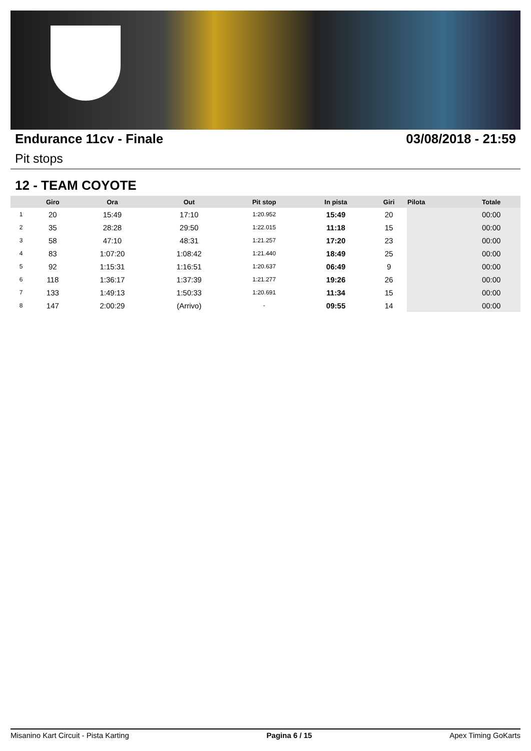Endurance 11cv - Finale 03/08/2018 - 21:59
Pit stops
12 - TEAM COYOTE
| | Giro | Ora | Out | Pit stop | In pista | Giri | Pilota | Totale |
| --- | --- | --- | --- | --- | --- | --- | --- | --- |
| 1 | 20 | 15:49 | 17:10 | 1:20.952 | 15:49 | 20 | | 00:00 |
| 2 | 35 | 28:28 | 29:50 | 1:22.015 | 11:18 | 15 | | 00:00 |
| 3 | 58 | 47:10 | 48:31 | 1:21.257 | 17:20 | 23 | | 00:00 |
| 4 | 83 | 1:07:20 | 1:08:42 | 1:21.440 | 18:49 | 25 | | 00:00 |
| 5 | 92 | 1:15:31 | 1:16:51 | 1:20.637 | 06:49 | 9 | | 00:00 |
| 6 | 118 | 1:36:17 | 1:37:39 | 1:21.277 | 19:26 | 26 | | 00:00 |
| 7 | 133 | 1:49:13 | 1:50:33 | 1:20.691 | 11:34 | 15 | | 00:00 |
| 8 | 147 | 2:00:29 | (Arrivo) | - | 09:55 | 14 | | 00:00 |
Misanino Kart Circuit - Pista Karting Pagina 6 / 15 Apex Timing GoKarts